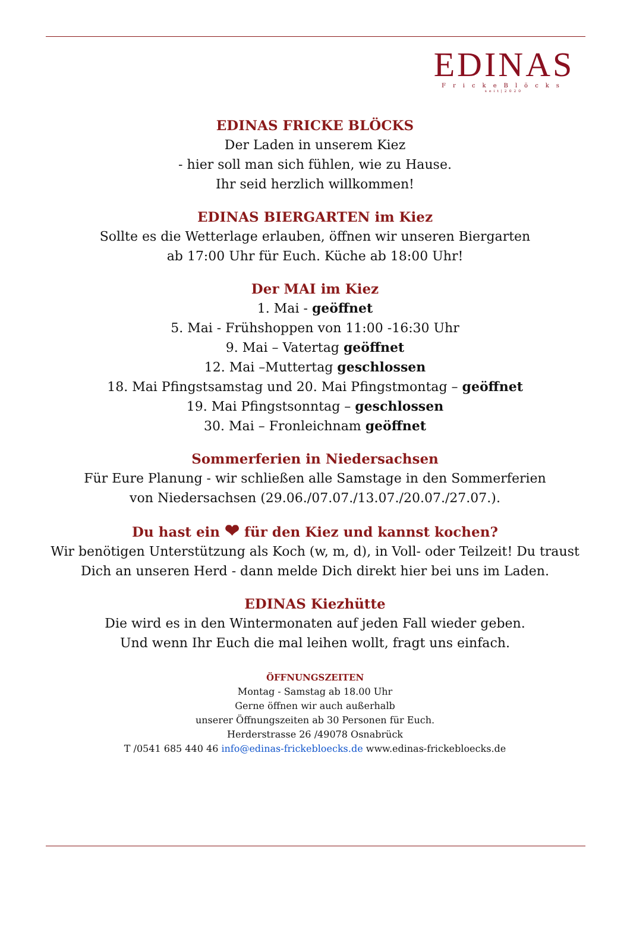EDINAS
FrickeBlöcks
seit|2020
EDINAS FRICKE BLÖCKS
Der Laden in unserem Kiez
- hier soll man sich fühlen, wie zu Hause.
Ihr seid herzlich willkommen!
EDINAS BIERGARTEN im Kiez
Sollte es die Wetterlage erlauben, öffnen wir unseren Biergarten
ab 17:00 Uhr für Euch. Küche ab 18:00 Uhr!
Der MAI im Kiez
1. Mai - geöffnet
5. Mai - Frühshoppen von 11:00 -16:30 Uhr
9. Mai – Vatertag geöffnet
12. Mai –Muttertag geschlossen
18. Mai Pfingstsamstag und 20. Mai Pfingstmontag – geöffnet
19. Mai Pfingstsonntag – geschlossen
30. Mai – Fronleichnam geöffnet
Sommerferien in Niedersachsen
Für Eure Planung - wir schließen alle Samstage in den Sommerferien
von Niedersachsen (29.06./07.07./13.07./20.07./27.07.).
Du hast ein ❤ für den Kiez und kannst kochen?
Wir benötigen Unterstützung als Koch (w, m, d), in Voll- oder Teilzeit! Du traust
Dich an unseren Herd - dann melde Dich direkt hier bei uns im Laden.
EDINAS Kiezhütte
Die wird es in den Wintermonaten auf jeden Fall wieder geben.
Und wenn Ihr Euch die mal leihen wollt, fragt uns einfach.
ÖFFNUNGSZEITEN
Montag - Samstag ab 18.00 Uhr
Gerne öffnen wir auch außerhalb
unserer Öffnungszeiten ab 30 Personen für Euch.
Herderstrasse 26 /49078 Osnabrück
T /0541 685 440 46 info@edinas-frickebloecks.de www.edinas-frickebloecks.de